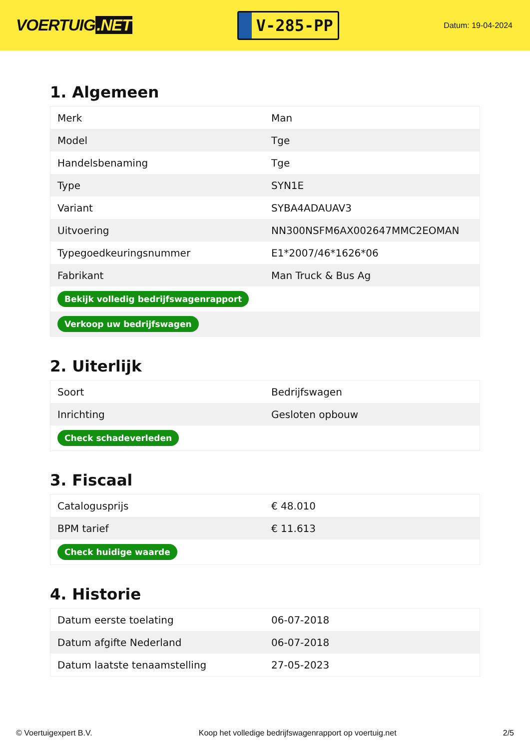VOERTUIG.NET
V-285-PP
Datum: 19-04-2024
1. Algemeen
| Merk | Man |
| Model | Tge |
| Handelsbenaming | Tge |
| Type | SYN1E |
| Variant | SYBA4ADAUAV3 |
| Uitvoering | NN300NSFM6AX002647MMC2EOMAN |
| Typegoedkeuringsnummer | E1*2007/46*1626*06 |
| Fabrikant | Man Truck & Bus Ag |
| Bekijk volledig bedrijfswagenrapport | |
| Verkoop uw bedrijfswagen | |
2. Uiterlijk
| Soort | Bedrijfswagen |
| Inrichting | Gesloten opbouw |
| Check schadeverleden | |
3. Fiscaal
| Catalogusprijs | € 48.010 |
| BPM tarief | € 11.613 |
| Check huidige waarde | |
4. Historie
| Datum eerste toelating | 06-07-2018 |
| Datum afgifte Nederland | 06-07-2018 |
| Datum laatste tenaamstelling | 27-05-2023 |
© Voertuigexpert B.V. Koop het volledige bedrijfswagenrapport op voertuig.net 2/5